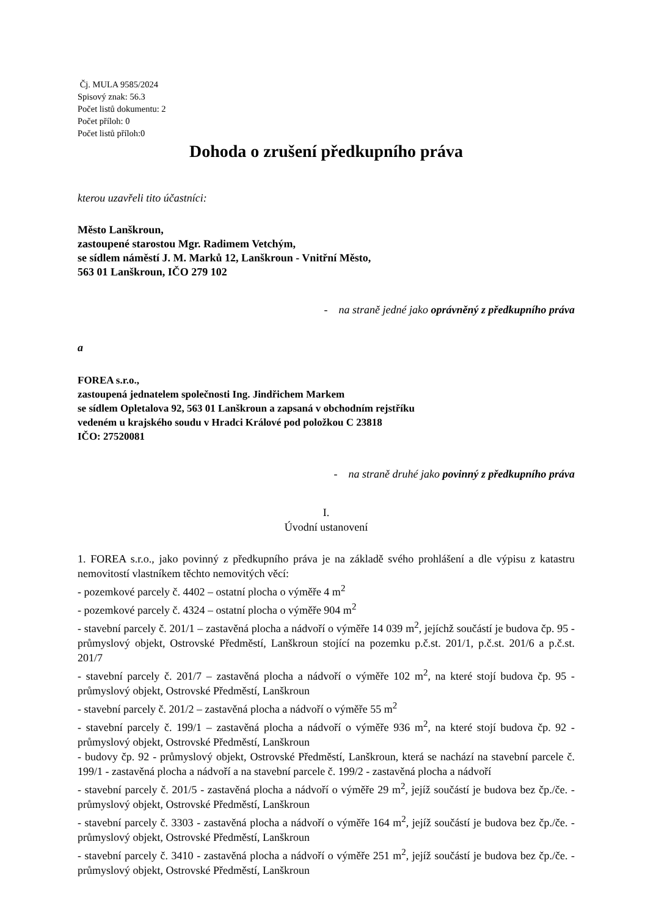Čj. MULA 9585/2024
Spisový znak: 56.3
Počet listů dokumentu: 2
Počet příloh: 0
Počet listů příloh:0
Dohoda o zrušení předkupního práva
kterou uzavřeli tito účastníci:
Město Lanškroun,
zastoupené starostou Mgr. Radimem Vetchým,
se sídlem náměstí J. M. Marků 12, Lanškroun - Vnitřní Město,
563 01 Lanškroun, IČO 279 102
- na straně jedné jako oprávněný z předkupního práva
a
FOREA s.r.o.,
zastoupená jednatelem společnosti Ing. Jindřichem Markem
se sídlem Opletalova 92, 563 01 Lanškroun a zapsaná v obchodním rejstříku
vedeném u krajského soudu v Hradci Králové pod položkou C 23818
IČO: 27520081
- na straně druhé jako povinný z předkupního práva
I.
Úvodní ustanovení
1. FOREA s.r.o., jako povinný z předkupního práva je na základě svého prohlášení a dle výpisu z katastru nemovitostí vlastníkem těchto nemovitých věcí:
- pozemkové parcely č. 4402 – ostatní plocha o výměře 4 m<sup>2</sup>
- pozemkové parcely č. 4324 – ostatní plocha o výměře 904 m<sup>2</sup>
- stavební parcely č. 201/1 – zastavěná plocha a nádvoří o výměře 14 039 m<sup>2</sup>, jejíchž součástí je budova čp. 95 - průmyslový objekt, Ostrovské Předměstí, Lanškroun stojící na pozemku p.č.st. 201/1, p.č.st. 201/6 a p.č.st. 201/7
- stavební parcely č. 201/7 – zastavěná plocha a nádvoří o výměře 102 m<sup>2</sup>, na které stojí budova čp. 95 - průmyslový objekt, Ostrovské Předměstí, Lanškroun
- stavební parcely č. 201/2 – zastavěná plocha a nádvoří o výměře 55 m<sup>2</sup>
- stavební parcely č. 199/1 – zastavěná plocha a nádvoří o výměře 936 m<sup>2</sup>, na které stojí budova čp. 92 - průmyslový objekt, Ostrovské Předměstí, Lanškroun
- budovy čp. 92 - průmyslový objekt, Ostrovské Předměstí, Lanškroun, která se nachází na stavební parcele č. 199/1 - zastavěná plocha a nádvoří a na stavební parcele č. 199/2 - zastavěná plocha a nádvoří
- stavební parcely č. 201/5 - zastavěná plocha a nádvoří o výměře 29 m<sup>2</sup>, jejíž součástí je budova bez čp./če. - průmyslový objekt, Ostrovské Předměstí, Lanškroun
- stavební parcely č. 3303 - zastavěná plocha a nádvoří o výměře 164 m<sup>2</sup>, jejíž součástí je budova bez čp./če. - průmyslový objekt, Ostrovské Předměstí, Lanškroun
- stavební parcely č. 3410 - zastavěná plocha a nádvoří o výměře 251 m<sup>2</sup>, jejíž součástí je budova bez čp./če. - průmyslový objekt, Ostrovské Předměstí, Lanškroun